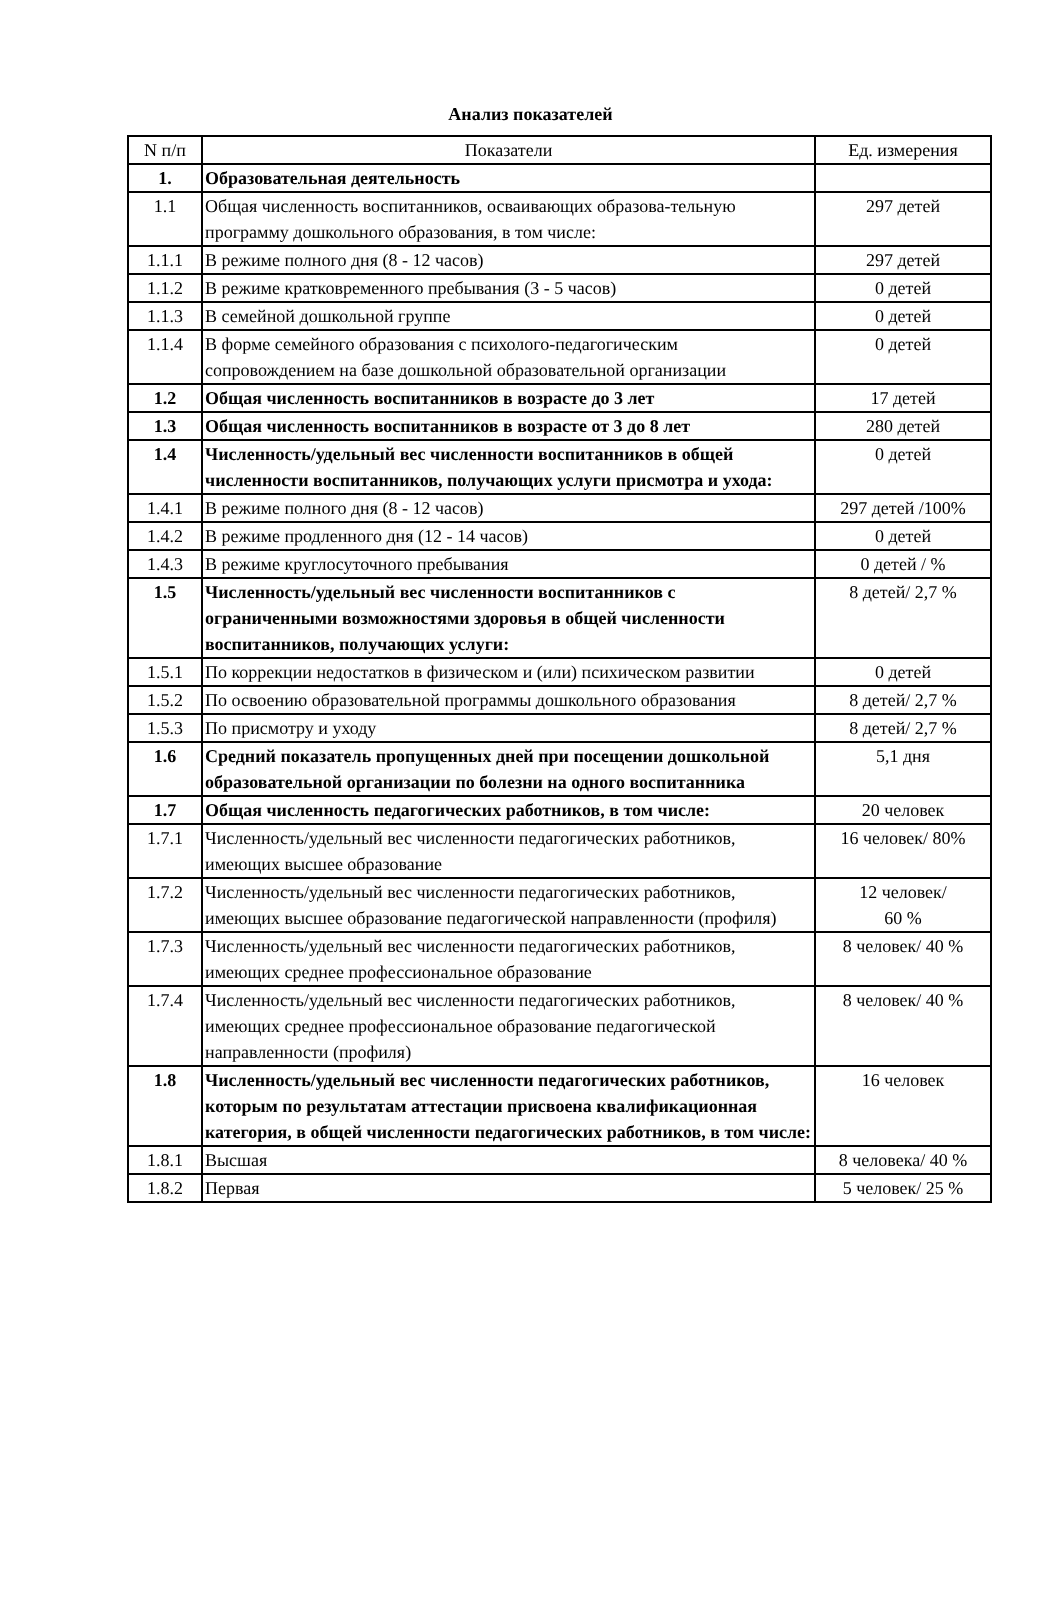Анализ показателей
| N п/п | Показатели | Ед. измерения |
| --- | --- | --- |
| 1. | Образовательная деятельность | |
| 1.1 | Общая численность воспитанников, осваивающих образова-тельную программу дошкольного образования, в том числе: | 297 детей |
| 1.1.1 | В режиме полного дня (8 - 12 часов) | 297 детей |
| 1.1.2 | В режиме кратковременного пребывания (3 - 5 часов) | 0 детей |
| 1.1.3 | В семейной дошкольной группе | 0 детей |
| 1.1.4 | В форме семейного образования с психолого-педагогическим сопровождением на базе дошкольной образовательной организации | 0 детей |
| 1.2 | Общая численность воспитанников в возрасте до 3 лет | 17 детей |
| 1.3 | Общая численность воспитанников в возрасте от 3 до 8 лет | 280 детей |
| 1.4 | Численность/удельный вес численности воспитанников в общей численности воспитанников, получающих услуги присмотра и ухода: | 0 детей |
| 1.4.1 | В режиме полного дня (8 - 12 часов) | 297 детей /100% |
| 1.4.2 | В режиме продленного дня (12 - 14 часов) | 0 детей |
| 1.4.3 | В режиме круглосуточного пребывания | 0 детей / % |
| 1.5 | Численность/удельный вес численности воспитанников с ограниченными возможностями здоровья в общей численности воспитанников, получающих услуги: | 8 детей/ 2,7 % |
| 1.5.1 | По коррекции недостатков в физическом и (или) психическом развитии | 0 детей |
| 1.5.2 | По освоению образовательной программы дошкольного образования | 8 детей/ 2,7 % |
| 1.5.3 | По присмотру и уходу | 8 детей/ 2,7 % |
| 1.6 | Средний показатель пропущенных дней при посещении дошкольной образовательной организации по болезни на одного воспитанника | 5,1 дня |
| 1.7 | Общая численность педагогических работников, в том числе: | 20 человек |
| 1.7.1 | Численность/удельный вес численности педагогических работников, имеющих высшее образование | 16 человек/ 80% |
| 1.7.2 | Численность/удельный вес численности педагогических работников, имеющих высшее образование педагогической направленности (профиля) | 12 человек/ 60 % |
| 1.7.3 | Численность/удельный вес численности педагогических работников, имеющих среднее профессиональное образование | 8 человек/ 40 % |
| 1.7.4 | Численность/удельный вес численности педагогических работников, имеющих среднее профессиональное образование педагогической направленности (профиля) | 8 человек/ 40 % |
| 1.8 | Численность/удельный вес численности педагогических работников, которым по результатам аттестации присвоена квалификационная категория, в общей численности педагогических работников, в том числе: | 16 человек |
| 1.8.1 | Высшая | 8 человека/ 40 % |
| 1.8.2 | Первая | 5 человек/ 25 % |